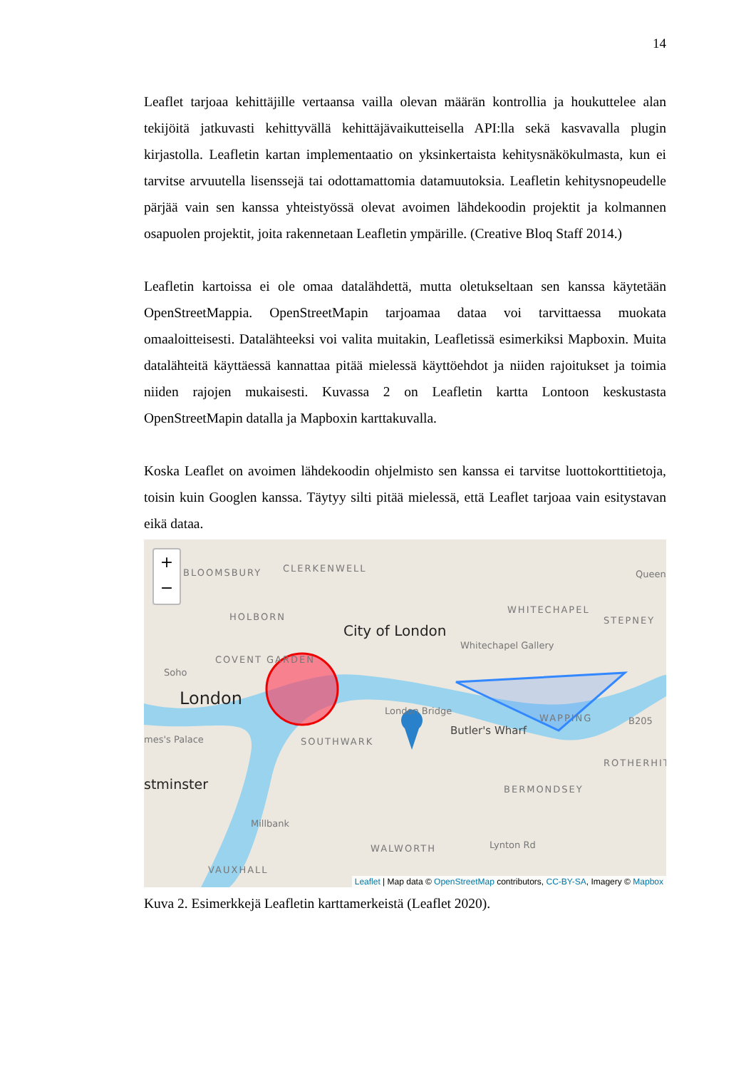14
Leaflet tarjoaa kehittäjille vertaansa vailla olevan määrän kontrollia ja houkuttelee alan tekijöitä jatkuvasti kehittyvällä kehittäjävaikutteisella API:lla sekä kasvavalla plugin kirjastolla. Leafletin kartan implementaatio on yksinkertaista kehitysnäkökulmasta, kun ei tarvitse arvuutella lisenssejä tai odottamattomia datamuutoksia. Leafletin kehitysnopeudelle pärjää vain sen kanssa yhteistyössä olevat avoimen lähdekoodin projektit ja kolmannen osapuolen projektit, joita rakennetaan Leafletin ympärille. (Creative Bloq Staff 2014.)
Leafletin kartoissa ei ole omaa datalähdettä, mutta oletukseltaan sen kanssa käytetään OpenStreetMappia. OpenStreetMapin tarjoamaa dataa voi tarvittaessa muokata omaaloitteisesti. Datalähteeksi voi valita muitakin, Leafletissä esimerkiksi Mapboxin. Muita datalähteitä käyttäessä kannattaa pitää mielessä käyttöehdot ja niiden rajoitukset ja toimia niiden rajojen mukaisesti. Kuvassa 2 on Leafletin kartta Lontoon keskustasta OpenStreetMapin datalla ja Mapboxin karttakuvalla.
Koska Leaflet on avoimen lähdekoodin ohjelmisto sen kanssa ei tarvitse luottokorttitietoja, toisin kuin Googlen kanssa. Täytyy silti pitää mielessä, että Leaflet tarjoaa vain esitystavan eikä dataa.
+
−
BLOOMSBURY CLERKENWELL
HOLBORN
City of London
WHITECHAPEL
STEPNEY
Queen
Whitechapel Gallery
Soho
COVENT GARDEN
London London Bridge
WAPPING B205
mes's Palace SOUTHWARK
Butler's Wharf
ROTHERHIT
stminster BERMONDSEY
Millbank
WALWORTH Lynton Rd
VAUXHALL
Leaflet | Map data © OpenStreetMap contributors, CC-BY-SA, Imagery © Mapbox
Kuva 2. Esimerkkejä Leafletin karttamerkeistä (Leaflet 2020).